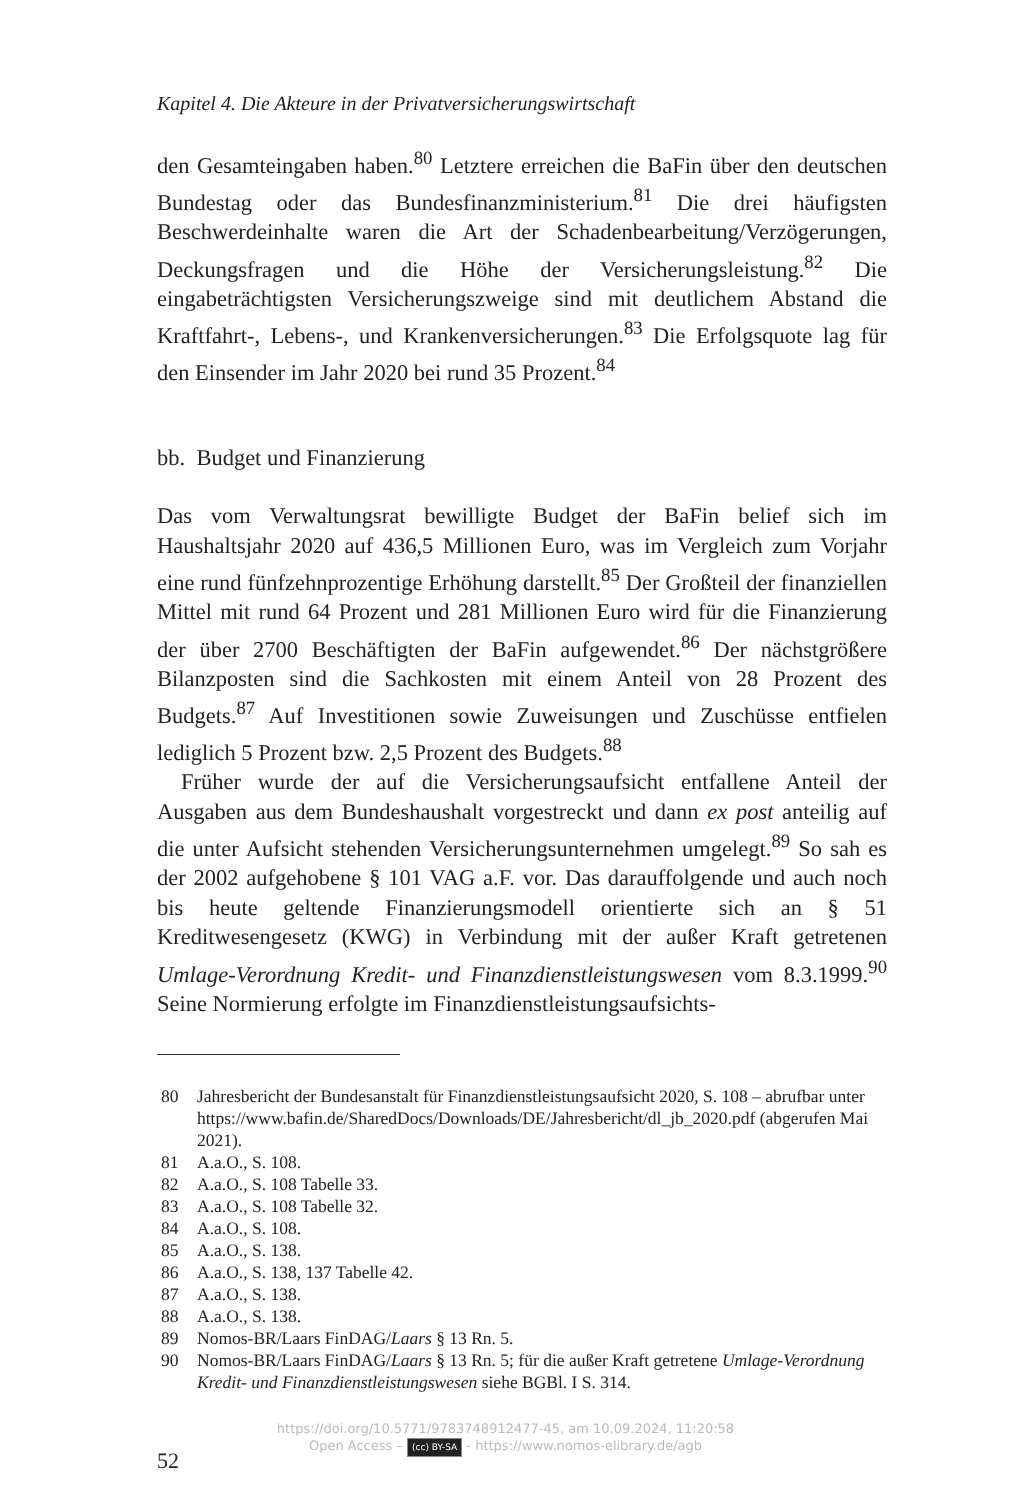Kapitel 4. Die Akteure in der Privatversicherungswirtschaft
den Gesamteingaben haben.<sup>80</sup> Letztere erreichen die BaFin über den deutschen Bundestag oder das Bundesfinanzministerium.<sup>81</sup> Die drei häufigsten Beschwerdeinhalte waren die Art der Schadenbearbeitung/Verzögerungen, Deckungsfragen und die Höhe der Versicherungsleistung.<sup>82</sup> Die eingabeträchtigsten Versicherungszweige sind mit deutlichem Abstand die Kraftfahrt-, Lebens-, und Krankenversicherungen.<sup>83</sup> Die Erfolgsquote lag für den Einsender im Jahr 2020 bei rund 35 Prozent.<sup>84</sup>
bb. Budget und Finanzierung
Das vom Verwaltungsrat bewilligte Budget der BaFin belief sich im Haushaltsjahr 2020 auf 436,5 Millionen Euro, was im Vergleich zum Vorjahr eine rund fünfzehnprozentige Erhöhung darstellt.<sup>85</sup> Der Großteil der finanziellen Mittel mit rund 64 Prozent und 281 Millionen Euro wird für die Finanzierung der über 2700 Beschäftigten der BaFin aufgewendet.<sup>86</sup> Der nächstgrößere Bilanzposten sind die Sachkosten mit einem Anteil von 28 Prozent des Budgets.<sup>87</sup> Auf Investitionen sowie Zuweisungen und Zuschüsse entfielen lediglich 5 Prozent bzw. 2,5 Prozent des Budgets.<sup>88</sup>
Früher wurde der auf die Versicherungsaufsicht entfallene Anteil der Ausgaben aus dem Bundeshaushalt vorgestreckt und dann ex post anteilig auf die unter Aufsicht stehenden Versicherungsunternehmen umgelegt.<sup>89</sup> So sah es der 2002 aufgehobene § 101 VAG a.F. vor. Das darauffolgende und auch noch bis heute geltende Finanzierungsmodell orientierte sich an § 51 Kreditwesengesetz (KWG) in Verbindung mit der außer Kraft getretenen Umlage-Verordnung Kredit- und Finanzdienstleistungswesen vom 8.3.1999.<sup>90</sup> Seine Normierung erfolgte im Finanzdienstleistungsaufsichts-
80 Jahresbericht der Bundesanstalt für Finanzdienstleistungsaufsicht 2020, S. 108 – abrufbar unter https://www.bafin.de/SharedDocs/Downloads/DE/Jahresbericht/dl_jb_2020.pdf (abgerufen Mai 2021).
81 A.a.O., S. 108.
82 A.a.O., S. 108 Tabelle 33.
83 A.a.O., S. 108 Tabelle 32.
84 A.a.O., S. 108.
85 A.a.O., S. 138.
86 A.a.O., S. 138, 137 Tabelle 42.
87 A.a.O., S. 138.
88 A.a.O., S. 138.
89 Nomos-BR/Laars FinDAG/Laars § 13 Rn. 5.
90 Nomos-BR/Laars FinDAG/Laars § 13 Rn. 5; für die außer Kraft getretene Umlage-Verordnung Kredit- und Finanzdienstleistungswesen siehe BGBl. I S. 314.
52
https://doi.org/10.5771/9783748912477-45, am 10.09.2024, 11:20:58
Open Access – (cc) BY-SA - https://www.nomos-elibrary.de/agb